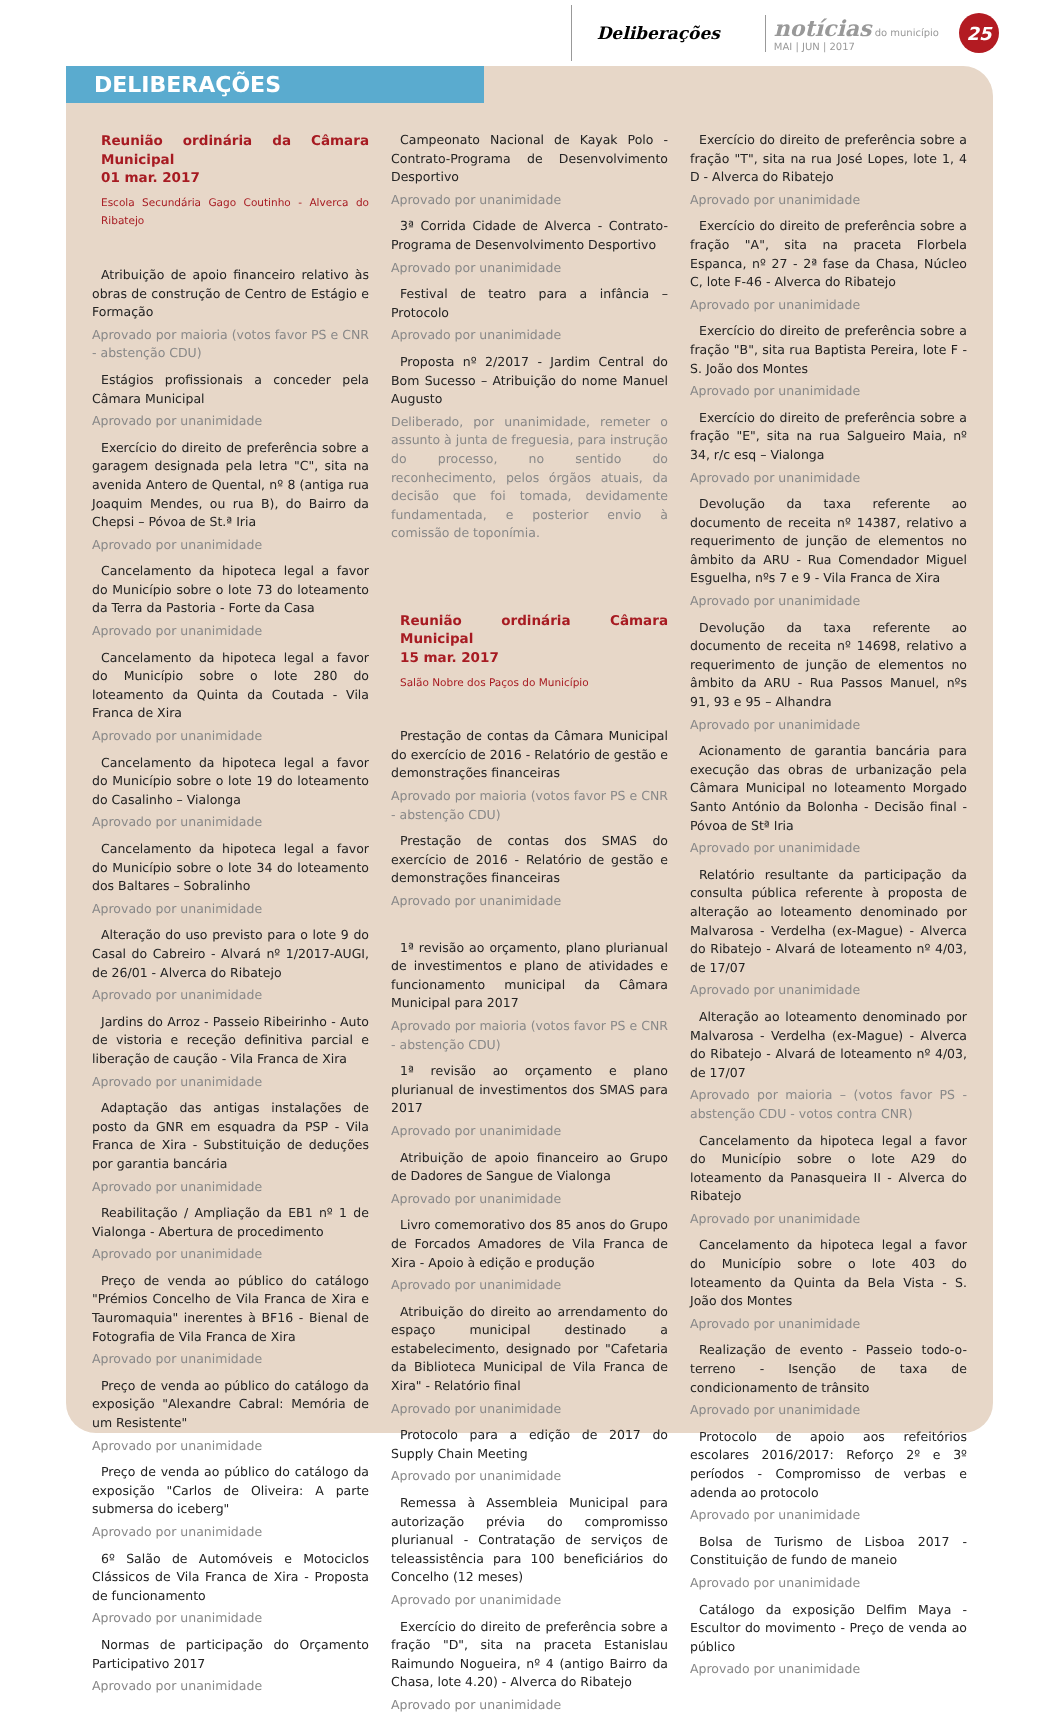Deliberações
notícias do município
MAI | JUN | 2017
25
DELIBERAÇÕES
Reunião ordinária da Câmara Municipal
01 mar. 2017
Escola Secundária Gago Coutinho - Alverca do Ribatejo
Atribuição de apoio financeiro relativo às obras de construção de Centro de Estágio e Formação
Aprovado por maioria (votos favor PS e CNR - abstenção CDU)
Estágios profissionais a conceder pela Câmara Municipal
Aprovado por unanimidade
Exercício do direito de preferência sobre a garagem designada pela letra "C", sita na avenida Antero de Quental, nº 8 (antiga rua Joaquim Mendes, ou rua B), do Bairro da Chepsi – Póvoa de St.ª Iria
Aprovado por unanimidade
Cancelamento da hipoteca legal a favor do Município sobre o lote 73 do loteamento da Terra da Pastoria - Forte da Casa
Aprovado por unanimidade
Cancelamento da hipoteca legal a favor do Município sobre o lote 280 do loteamento da Quinta da Coutada - Vila Franca de Xira
Aprovado por unanimidade
Cancelamento da hipoteca legal a favor do Município sobre o lote 19 do loteamento do Casalinho – Vialonga
Aprovado por unanimidade
Cancelamento da hipoteca legal a favor do Município sobre o lote 34 do loteamento dos Baltares – Sobralinho
Aprovado por unanimidade
Alteração do uso previsto para o lote 9 do Casal do Cabreiro - Alvará nº 1/2017-AUGI, de 26/01 - Alverca do Ribatejo
Aprovado por unanimidade
Jardins do Arroz - Passeio Ribeirinho - Auto de vistoria e receção definitiva parcial e liberação de caução - Vila Franca de Xira
Aprovado por unanimidade
Adaptação das antigas instalações de posto da GNR em esquadra da PSP - Vila Franca de Xira - Substituição de deduções por garantia bancária
Aprovado por unanimidade
Reabilitação / Ampliação da EB1 nº 1 de Vialonga - Abertura de procedimento
Aprovado por unanimidade
Preço de venda ao público do catálogo "Prémios Concelho de Vila Franca de Xira e Tauromaquia" inerentes à BF16 - Bienal de Fotografia de Vila Franca de Xira
Aprovado por unanimidade
Preço de venda ao público do catálogo da exposição "Alexandre Cabral: Memória de um Resistente"
Aprovado por unanimidade
Preço de venda ao público do catálogo da exposição "Carlos de Oliveira: A parte submersa do iceberg"
Aprovado por unanimidade
6º Salão de Automóveis e Motociclos Clássicos de Vila Franca de Xira - Proposta de funcionamento
Aprovado por unanimidade
Normas de participação do Orçamento Participativo 2017
Aprovado por unanimidade
Campeonato Nacional de Kayak Polo - Contrato-Programa de Desenvolvimento Desportivo
Aprovado por unanimidade
3ª Corrida Cidade de Alverca - Contrato-Programa de Desenvolvimento Desportivo
Aprovado por unanimidade
Festival de teatro para a infância – Protocolo
Aprovado por unanimidade
Proposta nº 2/2017 - Jardim Central do Bom Sucesso – Atribuição do nome Manuel Augusto
Deliberado, por unanimidade, remeter o assunto à junta de freguesia, para instrução do processo, no sentido do reconhecimento, pelos órgãos atuais, da decisão que foi tomada, devidamente fundamentada, e posterior envio à comissão de toponímia.
Reunião ordinária Câmara Municipal
15 mar. 2017
Salão Nobre dos Paços do Município
Prestação de contas da Câmara Municipal do exercício de 2016 - Relatório de gestão e demonstrações financeiras
Aprovado por maioria (votos favor PS e CNR - abstenção CDU)
Prestação de contas dos SMAS do exercício de 2016 - Relatório de gestão e demonstrações financeiras
Aprovado por unanimidade
1ª revisão ao orçamento, plano plurianual de investimentos e plano de atividades e funcionamento municipal da Câmara Municipal para 2017
Aprovado por maioria (votos favor PS e CNR - abstenção CDU)
1ª revisão ao orçamento e plano plurianual de investimentos dos SMAS para 2017
Aprovado por unanimidade
Atribuição de apoio financeiro ao Grupo de Dadores de Sangue de Vialonga
Aprovado por unanimidade
Livro comemorativo dos 85 anos do Grupo de Forcados Amadores de Vila Franca de Xira - Apoio à edição e produção
Aprovado por unanimidade
Atribuição do direito ao arrendamento do espaço municipal destinado a estabelecimento, designado por "Cafetaria da Biblioteca Municipal de Vila Franca de Xira" - Relatório final
Aprovado por unanimidade
Protocolo para a edição de 2017 do Supply Chain Meeting
Aprovado por unanimidade
Remessa à Assembleia Municipal para autorização prévia do compromisso plurianual - Contratação de serviços de teleassistência para 100 beneficiários do Concelho (12 meses)
Aprovado por unanimidade
Exercício do direito de preferência sobre a fração "D", sita na praceta Estanislau Raimundo Nogueira, nº 4 (antigo Bairro da Chasa, lote 4.20) - Alverca do Ribatejo
Aprovado por unanimidade
Exercício do direito de preferência sobre a fração "T", sita na rua José Lopes, lote 1, 4 D - Alverca do Ribatejo
Aprovado por unanimidade
Exercício do direito de preferência sobre a fração "A", sita na praceta Florbela Espanca, nº 27 - 2ª fase da Chasa, Núcleo C, lote F-46 - Alverca do Ribatejo
Aprovado por unanimidade
Exercício do direito de preferência sobre a fração "B", sita rua Baptista Pereira, lote F - S. João dos Montes
Aprovado por unanimidade
Exercício do direito de preferência sobre a fração "E", sita na rua Salgueiro Maia, nº 34, r/c esq – Vialonga
Aprovado por unanimidade
Devolução da taxa referente ao documento de receita nº 14387, relativo a requerimento de junção de elementos no âmbito da ARU - Rua Comendador Miguel Esguelha, nºs 7 e 9 - Vila Franca de Xira
Aprovado por unanimidade
Devolução da taxa referente ao documento de receita nº 14698, relativo a requerimento de junção de elementos no âmbito da ARU - Rua Passos Manuel, nºs 91, 93 e 95 – Alhandra
Aprovado por unanimidade
Acionamento de garantia bancária para execução das obras de urbanização pela Câmara Municipal no loteamento Morgado Santo António da Bolonha - Decisão final - Póvoa de Stª Iria
Aprovado por unanimidade
Relatório resultante da participação da consulta pública referente à proposta de alteração ao loteamento denominado por Malvarosa - Verdelha (ex-Mague) - Alverca do Ribatejo - Alvará de loteamento nº 4/03, de 17/07
Aprovado por unanimidade
Alteração ao loteamento denominado por Malvarosa - Verdelha (ex-Mague) - Alverca do Ribatejo - Alvará de loteamento nº 4/03, de 17/07
Aprovado por maioria – (votos favor PS - abstenção CDU - votos contra CNR)
Cancelamento da hipoteca legal a favor do Município sobre o lote A29 do loteamento da Panasqueira II - Alverca do Ribatejo
Aprovado por unanimidade
Cancelamento da hipoteca legal a favor do Município sobre o lote 403 do loteamento da Quinta da Bela Vista - S. João dos Montes
Aprovado por unanimidade
Realização de evento - Passeio todo-o-terreno - Isenção de taxa de condicionamento de trânsito
Aprovado por unanimidade
Protocolo de apoio aos refeitórios escolares 2016/2017: Reforço 2º e 3º períodos - Compromisso de verbas e adenda ao protocolo
Aprovado por unanimidade
Bolsa de Turismo de Lisboa 2017 - Constituição de fundo de maneio
Aprovado por unanimidade
Catálogo da exposição Delfim Maya - Escultor do movimento - Preço de venda ao público
Aprovado por unanimidade